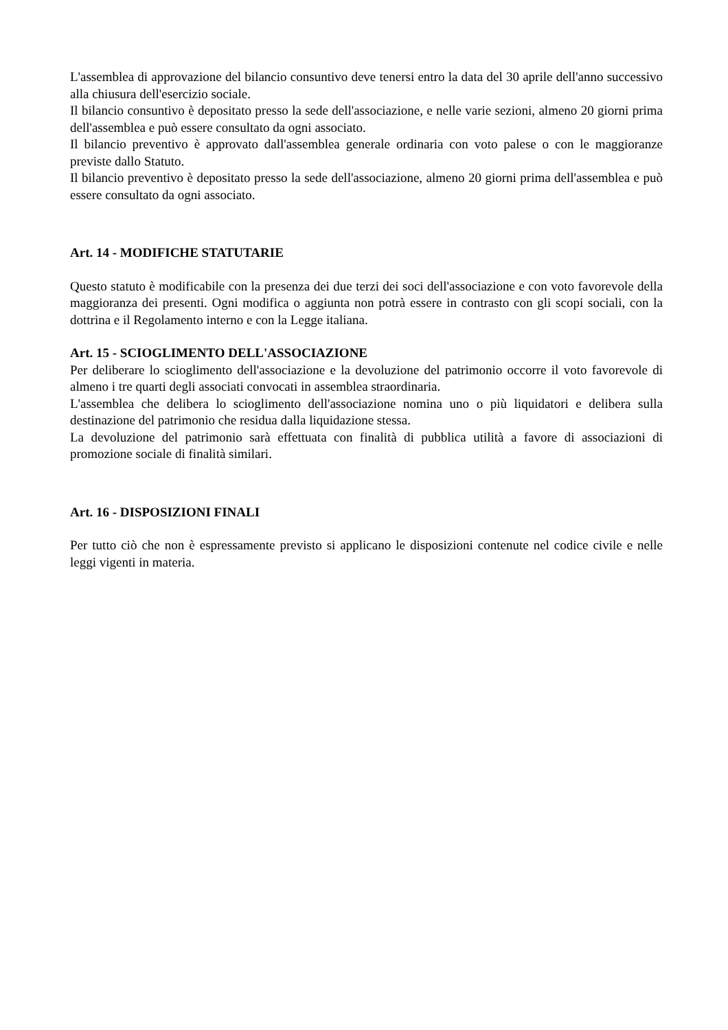L'assemblea di approvazione del bilancio consuntivo deve tenersi entro la data del 30 aprile dell'anno successivo alla chiusura dell'esercizio sociale.
Il bilancio consuntivo è depositato presso la sede dell'associazione, e nelle varie sezioni, almeno 20 giorni prima dell'assemblea e può essere consultato da ogni associato.
Il bilancio preventivo è approvato dall'assemblea generale ordinaria con voto palese o con le maggioranze previste dallo Statuto.
Il bilancio preventivo è depositato presso la sede dell'associazione, almeno 20 giorni prima dell'assemblea e può essere consultato da ogni associato.
Art. 14 - MODIFICHE STATUTARIE
Questo statuto è modificabile con la presenza dei due terzi dei soci dell'associazione e con voto favorevole della maggioranza dei presenti. Ogni modifica o aggiunta non potrà essere in contrasto con gli scopi sociali, con la dottrina e il Regolamento interno e con la Legge italiana.
Art. 15 - SCIOGLIMENTO DELL'ASSOCIAZIONE
Per deliberare lo scioglimento dell'associazione e la devoluzione del patrimonio occorre il voto favorevole di almeno i tre quarti degli associati convocati in assemblea straordinaria.
L'assemblea che delibera lo scioglimento dell'associazione nomina uno o più liquidatori e delibera sulla destinazione del patrimonio che residua dalla liquidazione stessa.
La devoluzione del patrimonio sarà effettuata con finalità di pubblica utilità a favore di associazioni di promozione sociale di finalità similari.
Art. 16 - DISPOSIZIONI FINALI
Per tutto ciò che non è espressamente previsto si applicano le disposizioni contenute nel codice civile e nelle leggi vigenti in materia.